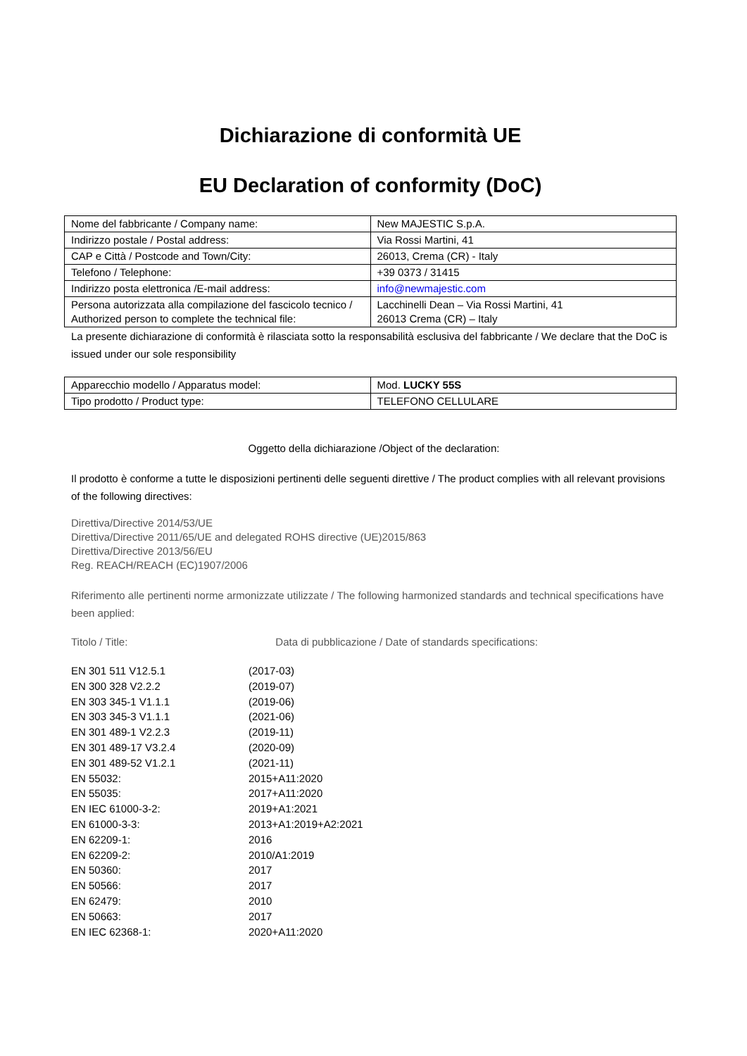Dichiarazione di conformità UE
EU Declaration of conformity (DoC)
| Nome del fabbricante / Company name: | New MAJESTIC S.p.A. |
| Indirizzo postale / Postal address: | Via Rossi Martini, 41 |
| CAP e Città / Postcode and Town/City: | 26013, Crema (CR) - Italy |
| Telefono / Telephone: | +39 0373 / 31415 |
| Indirizzo posta elettronica /E-mail address: | info@newmajestic.com |
| Persona autorizzata alla compilazione del fascicolo tecnico / Authorized person to complete the technical file: | Lacchinelli Dean – Via Rossi Martini, 41 26013 Crema (CR) – Italy |
La presente dichiarazione di conformità è rilasciata sotto la responsabilità esclusiva del fabbricante / We declare that the DoC is issued under our sole responsibility
| Apparecchio modello / Apparatus model: | Mod. LUCKY 55S |
| Tipo prodotto / Product type: | TELEFONO CELLULARE |
Oggetto della dichiarazione /Object of the declaration:
Il prodotto è conforme a tutte le disposizioni pertinenti delle seguenti direttive / The product complies with all relevant provisions of the following directives:
Direttiva/Directive 2014/53/UE
Direttiva/Directive 2011/65/UE and delegated ROHS directive (UE)2015/863
Direttiva/Directive 2013/56/EU
Reg. REACH/REACH (EC)1907/2006
Riferimento alle pertinenti norme armonizzate utilizzate / The following harmonized standards and technical specifications have been applied:
Titolo / Title: Data di pubblicazione / Date of standards specifications:
| EN 301 511 V12.5.1 | (2017-03) |
| EN 300 328 V2.2.2 | (2019-07) |
| EN 303 345-1 V1.1.1 | (2019-06) |
| EN 303 345-3 V1.1.1 | (2021-06) |
| EN 301 489-1 V2.2.3 | (2019-11) |
| EN 301 489-17 V3.2.4 | (2020-09) |
| EN 301 489-52 V1.2.1 | (2021-11) |
| EN 55032: | 2015+A11:2020 |
| EN 55035: | 2017+A11:2020 |
| EN IEC 61000-3-2: | 2019+A1:2021 |
| EN 61000-3-3: | 2013+A1:2019+A2:2021 |
| EN 62209-1: | 2016 |
| EN 62209-2: | 2010/A1:2019 |
| EN 50360: | 2017 |
| EN 50566: | 2017 |
| EN 62479: | 2010 |
| EN 50663: | 2017 |
| EN IEC 62368-1: | 2020+A11:2020 |